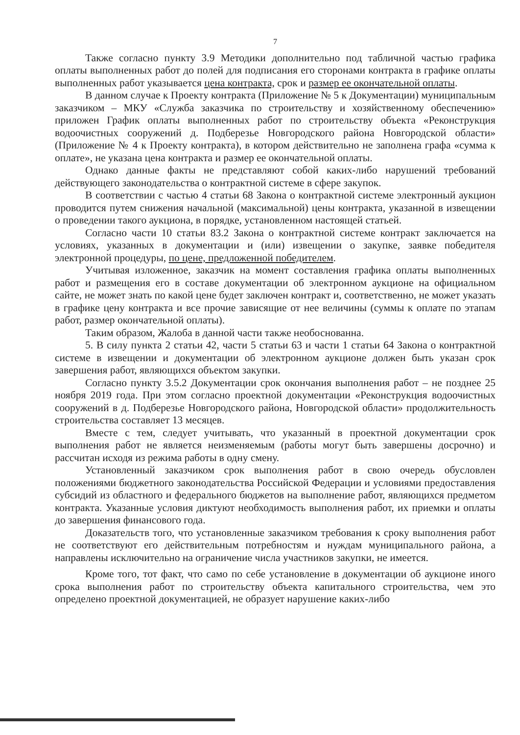7
Также согласно пункту 3.9 Методики дополнительно под табличной частью графика оплаты выполненных работ до полей для подписания его сторонами контракта в графике оплаты выполненных работ указывается цена контракта, срок и размер ее окончательной оплаты.
В данном случае к Проекту контракта (Приложение № 5 к Документации) муниципальным заказчиком – МКУ «Служба заказчика по строительству и хозяйственному обеспечению» приложен График оплаты выполненных работ по строительству объекта «Реконструкция водоочистных сооружений д. Подберезье Новгородского района Новгородской области» (Приложение № 4 к Проекту контракта), в котором действительно не заполнена графа «сумма к оплате», не указана цена контракта и размер ее окончательной оплаты.
Однако данные факты не представляют собой каких-либо нарушений требований действующего законодательства о контрактной системе в сфере закупок.
В соответствии с частью 4 статьи 68 Закона о контрактной системе электронный аукцион проводится путем снижения начальной (максимальной) цены контракта, указанной в извещении о проведении такого аукциона, в порядке, установленном настоящей статьей.
Согласно части 10 статьи 83.2 Закона о контрактной системе контракт заключается на условиях, указанных в документации и (или) извещении о закупке, заявке победителя электронной процедуры, по цене, предложенной победителем.
Учитывая изложенное, заказчик на момент составления графика оплаты выполненных работ и размещения его в составе документации об электронном аукционе на официальном сайте, не может знать по какой цене будет заключен контракт и, соответственно, не может указать в графике цену контракта и все прочие зависящие от нее величины (суммы к оплате по этапам работ, размер окончательной оплаты).
Таким образом, Жалоба в данной части также необоснованна.
5. В силу пункта 2 статьи 42, части 5 статьи 63 и части 1 статьи 64 Закона о контрактной системе в извещении и документации об электронном аукционе должен быть указан срок завершения работ, являющихся объектом закупки.
Согласно пункту 3.5.2 Документации срок окончания выполнения работ – не позднее 25 ноября 2019 года. При этом согласно проектной документации «Реконструкция водоочистных сооружений в д. Подберезье Новгородского района, Новгородской области» продолжительность строительства составляет 13 месяцев.
Вместе с тем, следует учитывать, что указанный в проектной документации срок выполнения работ не является неизменяемым (работы могут быть завершены досрочно) и рассчитан исходя из режима работы в одну смену.
Установленный заказчиком срок выполнения работ в свою очередь обусловлен положениями бюджетного законодательства Российской Федерации и условиями предоставления субсидий из областного и федерального бюджетов на выполнение работ, являющихся предметом контракта. Указанные условия диктуют необходимость выполнения работ, их приемки и оплаты до завершения финансового года.
Доказательств того, что установленные заказчиком требования к сроку выполнения работ не соответствуют его действительным потребностям и нуждам муниципального района, а направлены исключительно на ограничение числа участников закупки, не имеется.
Кроме того, тот факт, что само по себе установление в документации об аукционе иного срока выполнения работ по строительству объекта капитального строительства, чем это определено проектной документацией, не образует нарушение каких-либо